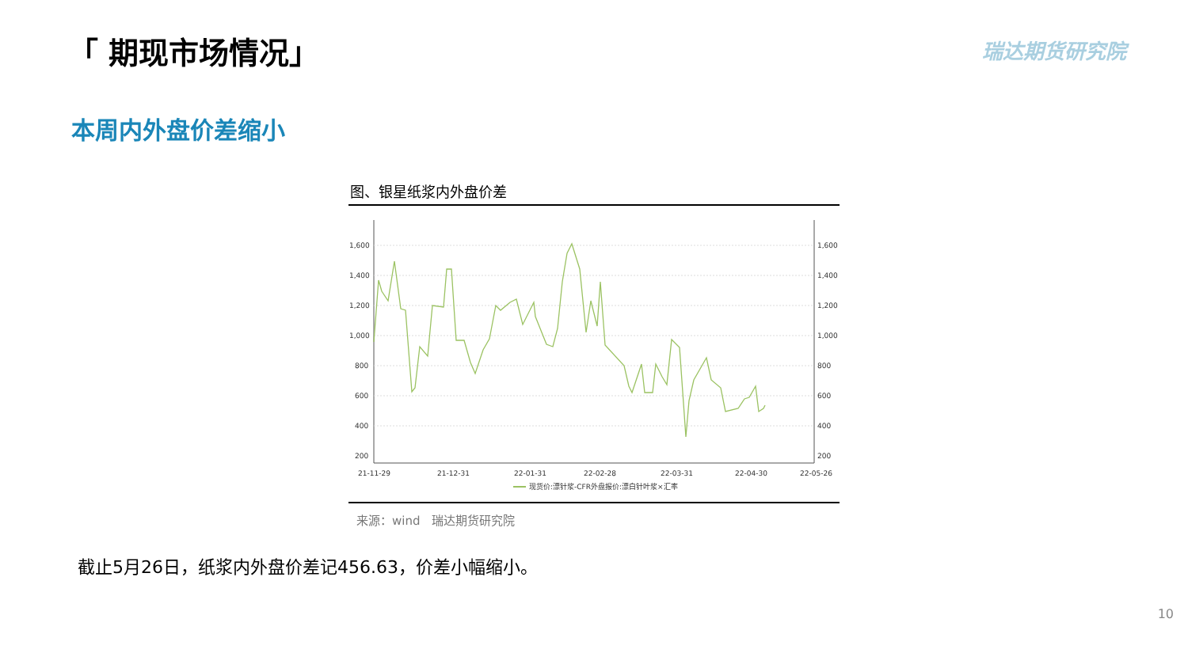「 期现市场情况」 瑞达期货研究院
本周内外盘价差缩小
图、银星纸浆内外盘价差
1,600
1,400
1,200
1,000
800
600
400
200
1,600
1,400
1,200
1,000
800
600
400
200
21-11-29
21-12-31
22-01-31
22-02-28
22-03-31
22-04-30
22-05-26
现货价:漂针浆-CFR外盘报价:漂白针叶浆×汇率
来源：wind 瑞达期货研究院
截止5月26日，纸浆内外盘价差记456.63，价差小幅缩小。
10